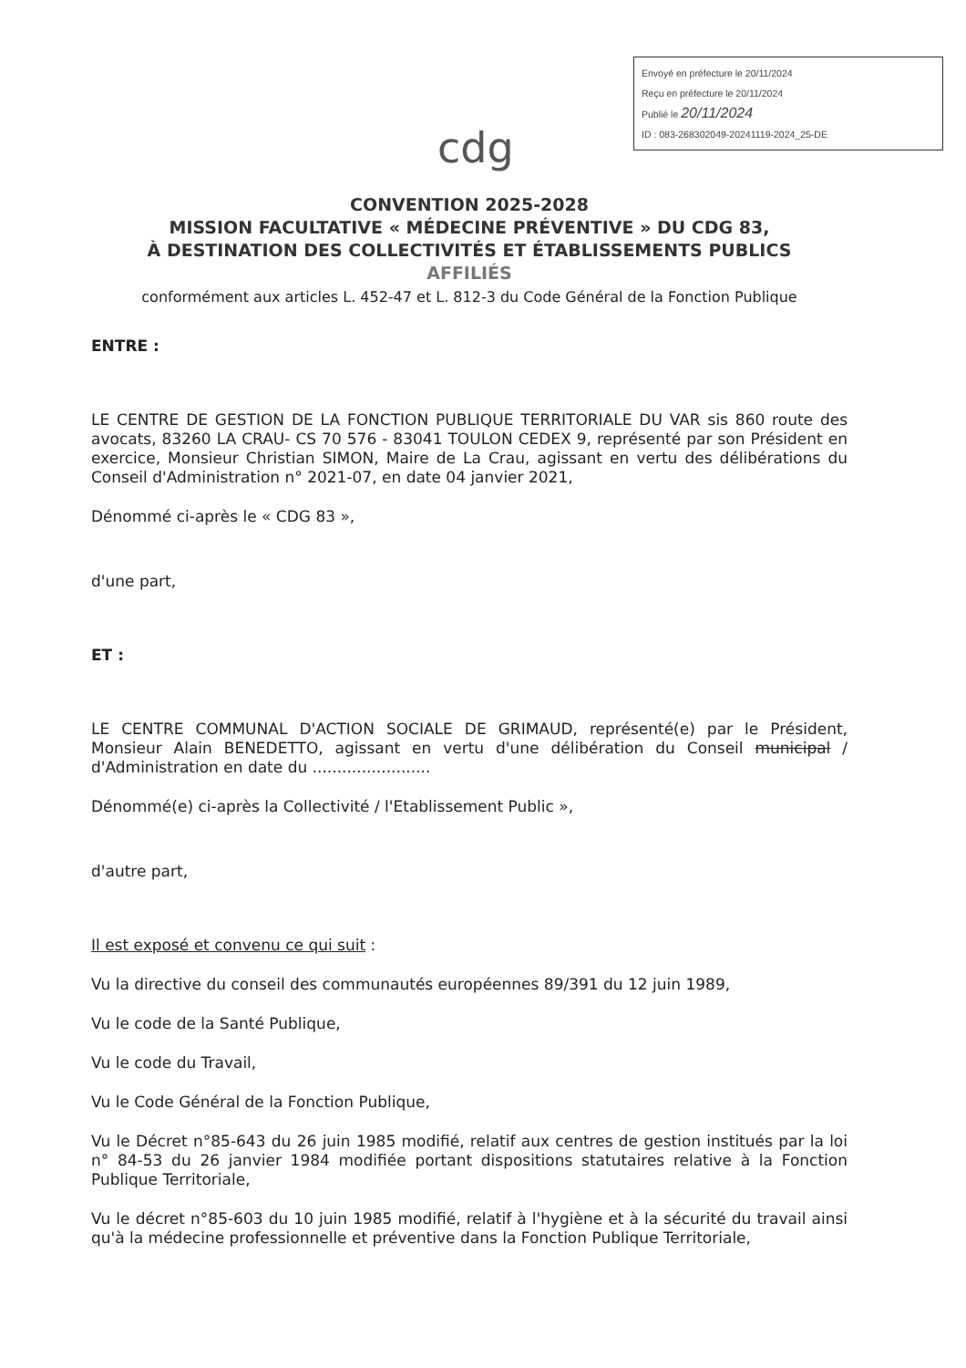Envoyé en préfecture le 20/11/2024
Reçu en préfecture le 20/11/2024
Publié le 20/11/2024
ID : 083-268302049-20241119-2024_25-DE
cdg
CONVENTION 2025-2028
MISSION FACULTATIVE « MÉDECINE PRÉVENTIVE » DU CDG 83,
À DESTINATION DES COLLECTIVITÉS ET ÉTABLISSEMENTS PUBLICS
AFFILIÉS
conformément aux articles L. 452-47 et L. 812-3 du Code Général de la Fonction Publique
ENTRE :
LE CENTRE DE GESTION DE LA FONCTION PUBLIQUE TERRITORIALE DU VAR sis 860 route des avocats, 83260 LA CRAU- CS 70 576 - 83041 TOULON CEDEX 9, représenté par son Président en exercice, Monsieur Christian SIMON, Maire de La Crau, agissant en vertu des délibérations du Conseil d'Administration n° 2021-07, en date 04 janvier 2021,
Dénommé ci-après le « CDG 83 »,
d'une part,
ET :
LE CENTRE COMMUNAL D'ACTION SOCIALE DE GRIMAUD, représenté(e) par le Président, Monsieur Alain BENEDETTO, agissant en vertu d'une délibération du Conseil municipal / d'Administration en date du ........................
Dénommé(e) ci-après la Collectivité / l'Etablissement Public »,
d'autre part,
Il est exposé et convenu ce qui suit :
Vu la directive du conseil des communautés européennes 89/391 du 12 juin 1989,
Vu le code de la Santé Publique,
Vu le code du Travail,
Vu le Code Général de la Fonction Publique,
Vu le Décret n°85-643 du 26 juin 1985 modifié, relatif aux centres de gestion institués par la loi n° 84-53 du 26 janvier 1984 modifiée portant dispositions statutaires relative à la Fonction Publique Territoriale,
Vu le décret n°85-603 du 10 juin 1985 modifié, relatif à l'hygiène et à la sécurité du travail ainsi qu'à la médecine professionnelle et préventive dans la Fonction Publique Territoriale,